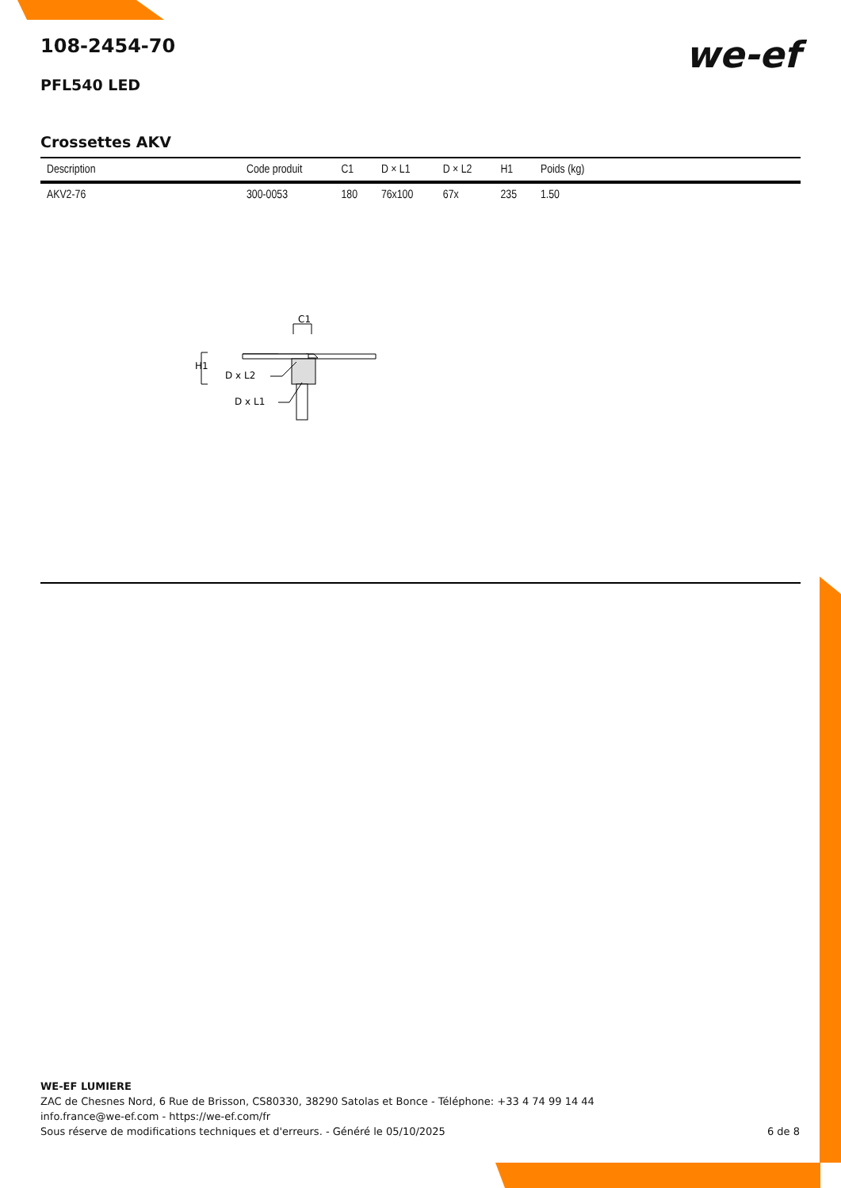we-ef
108-2454-70
PFL540 LED
Crossettes AKV
| Description | Code produit | C1 | D × L1 | D × L2 | H1 | Poids (kg) |
| --- | --- | --- | --- | --- | --- | --- |
| AKV2-76 | 300-0053 | 180 | 76x100 | 67x | 235 | 1.50 |
C1
H1
D x L2
D x L1
WE-EF LUMIERE
ZAC de Chesnes Nord, 6 Rue de Brisson, CS80330, 38290 Satolas et Bonce - Téléphone: +33 4 74 99 14 44
info.france@we-ef.com - https://we-ef.com/fr
Sous réserve de modifications techniques et d'erreurs. - Généré le 05/10/2025 6 de 8